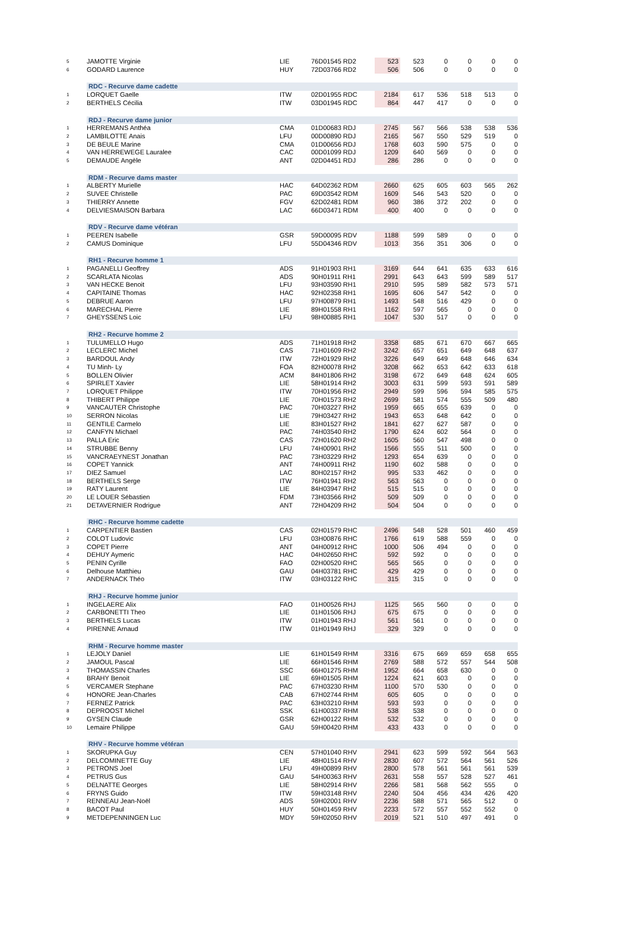| 5 | JAMOTTE Virginie | LIE | 76D01545 RD2 | 523 | 523 | 0 | 0 | 0 | 0 |
| 6 | GODARD Laurence | HUY | 72D03766 RD2 | 506 | 506 | 0 | 0 | 0 | 0 |
| | RDC - Recurve dame cadette | | | | | | | | |
| 1 | LORQUET Gaelle | ITW | 02D01955 RDC | 2184 | 617 | 536 | 518 | 513 | 0 |
| 2 | BERTHELS Cécilia | ITW | 03D01945 RDC | 864 | 447 | 417 | 0 | 0 | 0 |
| | RDJ - Recurve dame junior | | | | | | | | |
| 1 | HERREMANS Anthéa | CMA | 01D00683 RDJ | 2745 | 567 | 566 | 538 | 538 | 536 |
| 2 | LAMBILOTTE Anais | LFU | 00D00890 RDJ | 2165 | 567 | 550 | 529 | 519 | 0 |
| 3 | DE BEULE Marine | CMA | 01D00656 RDJ | 1768 | 603 | 590 | 575 | 0 | 0 |
| 4 | VAN HERREWEGE Lauralee | CAC | 00D01099 RDJ | 1209 | 640 | 569 | 0 | 0 | 0 |
| 5 | DEMAUDE Angèle | ANT | 02D04451 RDJ | 286 | 286 | 0 | 0 | 0 | 0 |
| | RDM - Recurve dams master | | | | | | | | |
| 1 | ALBERTY Murielle | HAC | 64D02362 RDM | 2660 | 625 | 605 | 603 | 565 | 262 |
| 2 | SUVEE Christelle | PAC | 69D03542 RDM | 1609 | 546 | 543 | 520 | 0 | 0 |
| 3 | THIERRY Annette | FGV | 62D02481 RDM | 960 | 386 | 372 | 202 | 0 | 0 |
| 4 | DELVIESMAISON Barbara | LAC | 66D03471 RDM | 400 | 400 | 0 | 0 | 0 | 0 |
| | RDV - Recurve dame vétéran | | | | | | | | |
| 1 | PEEREN Isabelle | GSR | 59D00095 RDV | 1188 | 599 | 589 | 0 | 0 | 0 |
| 2 | CAMUS Dominique | LFU | 55D04346 RDV | 1013 | 356 | 351 | 306 | 0 | 0 |
| | RH1 - Recurve homme 1 | | | | | | | | |
| 1 | PAGANELLI Geoffrey | ADS | 91H01903 RH1 | 3169 | 644 | 641 | 635 | 633 | 616 |
| 2 | SCARLATA Nicolas | ADS | 90H01911 RH1 | 2991 | 643 | 643 | 599 | 589 | 517 |
| 3 | VAN HECKE Benoit | LFU | 93H03590 RH1 | 2910 | 595 | 589 | 582 | 573 | 571 |
| 4 | CAPITAINE Thomas | HAC | 92H02358 RH1 | 1695 | 606 | 547 | 542 | 0 | 0 |
| 5 | DEBRUE Aaron | LFU | 97H00879 RH1 | 1493 | 548 | 516 | 429 | 0 | 0 |
| 6 | MARECHAL Pierre | LIE | 89H01558 RH1 | 1162 | 597 | 565 | 0 | 0 | 0 |
| 7 | GHEYSSENS Loic | LFU | 98H00885 RH1 | 1047 | 530 | 517 | 0 | 0 | 0 |
| | RH2 - Recurve homme 2 | | | | | | | | |
| 1 | TULUMELLO Hugo | ADS | 71H01918 RH2 | 3358 | 685 | 671 | 670 | 667 | 665 |
| 2 | LECLERC Michel | CAS | 71H01609 RH2 | 3242 | 657 | 651 | 649 | 648 | 637 |
| 3 | BARDOUL Andy | ITW | 72H01929 RH2 | 3226 | 649 | 649 | 648 | 646 | 634 |
| 4 | TU Minh- Ly | FOA | 82H00078 RH2 | 3208 | 662 | 653 | 642 | 633 | 618 |
| 5 | BOLLEN Olivier | ACM | 84H01806 RH2 | 3198 | 672 | 649 | 648 | 624 | 605 |
| 6 | SPIRLET Xavier | LIE | 58H01914 RH2 | 3003 | 631 | 599 | 593 | 591 | 589 |
| 7 | LORQUET Philippe | ITW | 70H01956 RH2 | 2949 | 599 | 596 | 594 | 585 | 575 |
| 8 | THIBERT Philippe | LIE | 70H01573 RH2 | 2699 | 581 | 574 | 555 | 509 | 480 |
| 9 | VANCAUTER Christophe | PAC | 70H03227 RH2 | 1959 | 665 | 655 | 639 | 0 | 0 |
| 10 | SERRON Nicolas | LIE | 79H03427 RH2 | 1943 | 653 | 648 | 642 | 0 | 0 |
| 11 | GENTILE Carmelo | LIE | 83H01527 RH2 | 1841 | 627 | 627 | 587 | 0 | 0 |
| 12 | CANFYN Michael | PAC | 74H03540 RH2 | 1790 | 624 | 602 | 564 | 0 | 0 |
| 13 | PALLA Eric | CAS | 72H01620 RH2 | 1605 | 560 | 547 | 498 | 0 | 0 |
| 14 | STRUBBE Benny | LFU | 74H00901 RH2 | 1566 | 555 | 511 | 500 | 0 | 0 |
| 15 | VANCRAEYNEST Jonathan | PAC | 73H03229 RH2 | 1293 | 654 | 639 | 0 | 0 | 0 |
| 16 | COPET Yannick | ANT | 74H00911 RH2 | 1190 | 602 | 588 | 0 | 0 | 0 |
| 17 | DIEZ Samuel | LAC | 80H02157 RH2 | 995 | 533 | 462 | 0 | 0 | 0 |
| 18 | BERTHELS Serge | ITW | 76H01941 RH2 | 563 | 563 | 0 | 0 | 0 | 0 |
| 19 | RATY Laurent | LIE | 84H03947 RH2 | 515 | 515 | 0 | 0 | 0 | 0 |
| 20 | LE LOUER Sébastien | FDM | 73H03566 RH2 | 509 | 509 | 0 | 0 | 0 | 0 |
| 21 | DETAVERNIER Rodrigue | ANT | 72H04209 RH2 | 504 | 504 | 0 | 0 | 0 | 0 |
| | RHC - Recurve homme cadette | | | | | | | | |
| 1 | CARPENTIER Bastien | CAS | 02H01579 RHC | 2496 | 548 | 528 | 501 | 460 | 459 |
| 2 | COLOT Ludovic | LFU | 03H00876 RHC | 1766 | 619 | 588 | 559 | 0 | 0 |
| 3 | COPET Pierre | ANT | 04H00912 RHC | 1000 | 506 | 494 | 0 | 0 | 0 |
| 4 | DEHUY Aymeric | HAC | 04H02650 RHC | 592 | 592 | 0 | 0 | 0 | 0 |
| 5 | PENIN Cyrille | FAO | 02H00520 RHC | 565 | 565 | 0 | 0 | 0 | 0 |
| 6 | Delhouse Matthieu | GAU | 04H03781 RHC | 429 | 429 | 0 | 0 | 0 | 0 |
| 7 | ANDERNACK Théo | ITW | 03H03122 RHC | 315 | 315 | 0 | 0 | 0 | 0 |
| | RHJ - Recurve homme junior | | | | | | | | |
| 1 | INGELAERE Alix | FAO | 01H00526 RHJ | 1125 | 565 | 560 | 0 | 0 | 0 |
| 2 | CARBONETTI Theo | LIE | 01H01506 RHJ | 675 | 675 | 0 | 0 | 0 | 0 |
| 3 | BERTHELS Lucas | ITW | 01H01943 RHJ | 561 | 561 | 0 | 0 | 0 | 0 |
| 4 | PIRENNE Arnaud | ITW | 01H01949 RHJ | 329 | 329 | 0 | 0 | 0 | 0 |
| | RHM - Recurve homme master | | | | | | | | |
| 1 | LEJOLY Daniel | LIE | 61H01549 RHM | 3316 | 675 | 669 | 659 | 658 | 655 |
| 2 | JAMOUL Pascal | LIE | 66H01546 RHM | 2769 | 588 | 572 | 557 | 544 | 508 |
| 3 | THOMASSIN Charles | SSC | 66H01275 RHM | 1952 | 664 | 658 | 630 | 0 | 0 |
| 4 | BRAHY Benoit | LIE | 69H01505 RHM | 1224 | 621 | 603 | 0 | 0 | 0 |
| 5 | VERCAMER Stephane | PAC | 67H03230 RHM | 1100 | 570 | 530 | 0 | 0 | 0 |
| 6 | HONORE Jean-Charles | CAB | 67H02744 RHM | 605 | 605 | 0 | 0 | 0 | 0 |
| 7 | FERNEZ Patrick | PAC | 63H03210 RHM | 593 | 593 | 0 | 0 | 0 | 0 |
| 8 | DEPROOST Michel | SSK | 61H00337 RHM | 538 | 538 | 0 | 0 | 0 | 0 |
| 9 | GYSEN Claude | GSR | 62H00122 RHM | 532 | 532 | 0 | 0 | 0 | 0 |
| 10 | Lemaire Philippe | GAU | 59H00420 RHM | 433 | 433 | 0 | 0 | 0 | 0 |
| | RHV - Recurve homme vétéran | | | | | | | | |
| 1 | SKORUPKA Guy | CEN | 57H01040 RHV | 2941 | 623 | 599 | 592 | 564 | 563 |
| 2 | DELCOMINETTE Guy | LIE | 48H01514 RHV | 2830 | 607 | 572 | 564 | 561 | 526 |
| 3 | PETRONS Joel | LFU | 49H00899 RHV | 2800 | 578 | 561 | 561 | 561 | 539 |
| 4 | PETRUS Gus | GAU | 54H00363 RHV | 2631 | 558 | 557 | 528 | 527 | 461 |
| 5 | DELNATTE Georges | LIE | 58H02914 RHV | 2266 | 581 | 568 | 562 | 555 | 0 |
| 6 | FRYNS Guido | ITW | 59H03148 RHV | 2240 | 504 | 456 | 434 | 426 | 420 |
| 7 | RENNEAU Jean-Noël | ADS | 59H02001 RHV | 2236 | 588 | 571 | 565 | 512 | 0 |
| 8 | BACOT Paul | HUY | 50H01459 RHV | 2233 | 572 | 557 | 552 | 552 | 0 |
| 9 | METDEPENNINGEN Luc | MDY | 59H02050 RHV | 2019 | 521 | 510 | 497 | 491 | 0 |